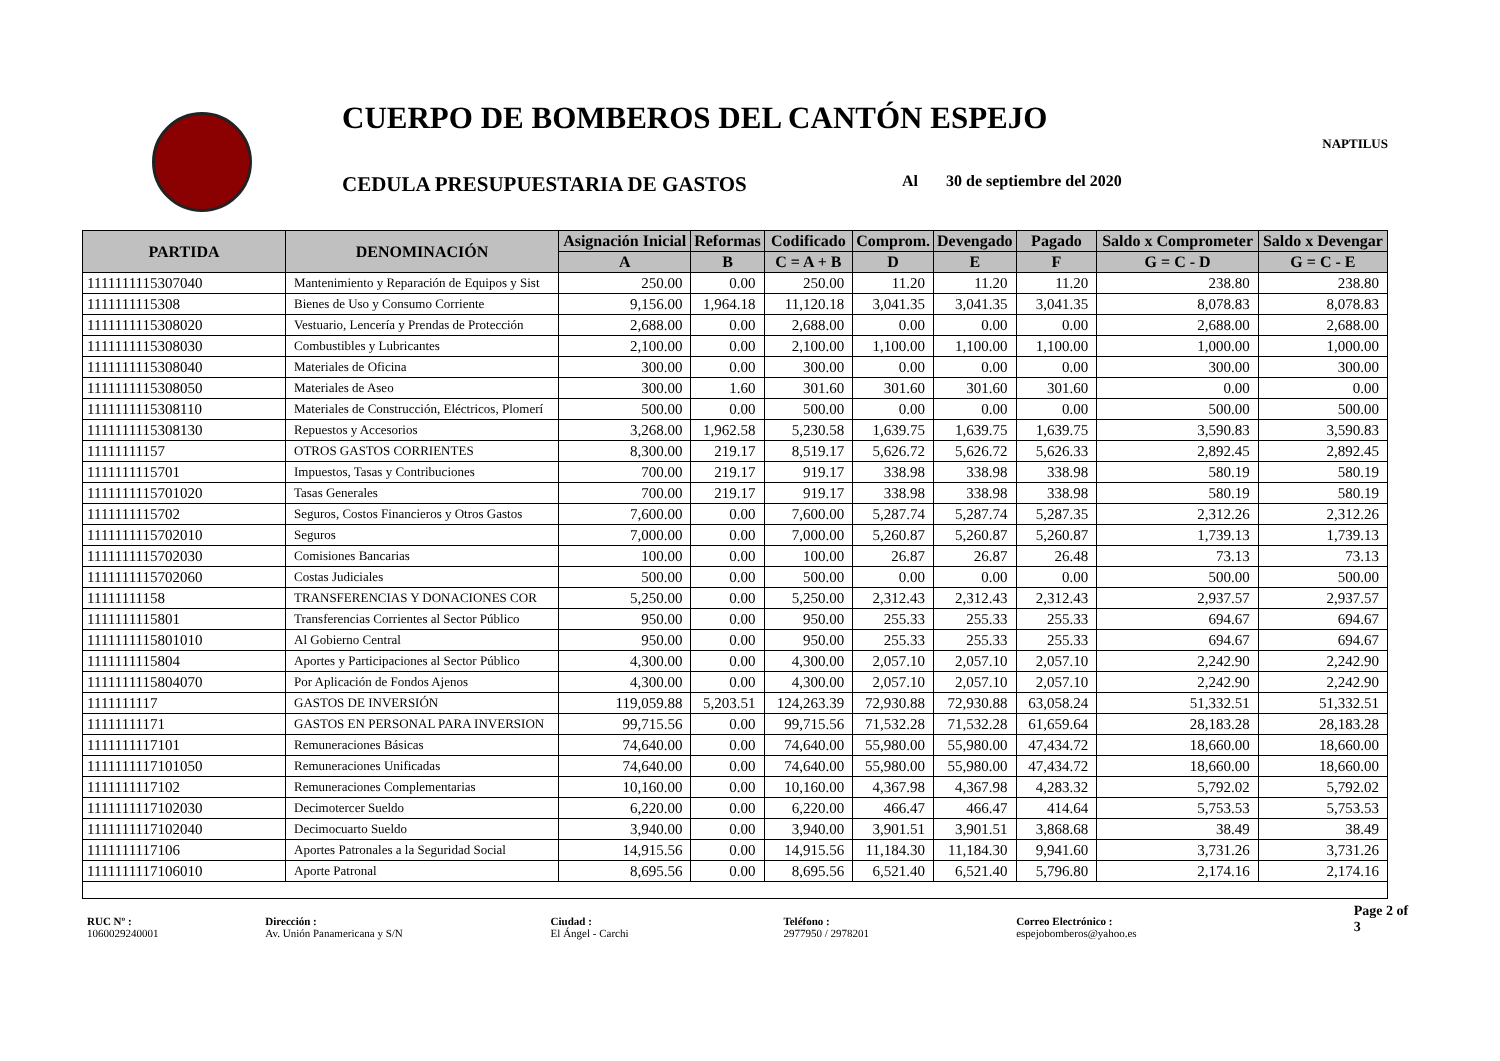CUERPO DE BOMBEROS DEL CANTÓN ESPEJO
NAPTILUS
CEDULA PRESUPUESTARIA DE GASTOS
Al 30 de septiembre del 2020
| PARTIDA | DENOMINACIÓN | Asignación Inicial | Reformas | Codificado | Comprom. | Devengado | Pagado | Saldo x Comprometer | Saldo x Devengar |
| --- | --- | --- | --- | --- | --- | --- | --- | --- | --- |
| | | A | B | C = A + B | D | E | F | G = C - D | G = C - E |
| 1111111115307040 | Mantenimiento y Reparación de Equipos y Sist | 250.00 | 0.00 | 250.00 | 11.20 | 11.20 | 11.20 | 238.80 | 238.80 |
| 1111111115308 | Bienes de Uso y Consumo Corriente | 9,156.00 | 1,964.18 | 11,120.18 | 3,041.35 | 3,041.35 | 3,041.35 | 8,078.83 | 8,078.83 |
| 1111111115308020 | Vestuario, Lencería y Prendas de Protección | 2,688.00 | 0.00 | 2,688.00 | 0.00 | 0.00 | 0.00 | 2,688.00 | 2,688.00 |
| 1111111115308030 | Combustibles y Lubricantes | 2,100.00 | 0.00 | 2,100.00 | 1,100.00 | 1,100.00 | 1,100.00 | 1,000.00 | 1,000.00 |
| 1111111115308040 | Materiales de Oficina | 300.00 | 0.00 | 300.00 | 0.00 | 0.00 | 0.00 | 300.00 | 300.00 |
| 1111111115308050 | Materiales de Aseo | 300.00 | 1.60 | 301.60 | 301.60 | 301.60 | 301.60 | 0.00 | 0.00 |
| 1111111115308110 | Materiales de Construcción, Eléctricos, Plomerí | 500.00 | 0.00 | 500.00 | 0.00 | 0.00 | 0.00 | 500.00 | 500.00 |
| 1111111115308130 | Repuestos y Accesorios | 3,268.00 | 1,962.58 | 5,230.58 | 1,639.75 | 1,639.75 | 1,639.75 | 3,590.83 | 3,590.83 |
| 11111111157 | OTROS GASTOS CORRIENTES | 8,300.00 | 219.17 | 8,519.17 | 5,626.72 | 5,626.72 | 5,626.33 | 2,892.45 | 2,892.45 |
| 1111111115701 | Impuestos, Tasas y Contribuciones | 700.00 | 219.17 | 919.17 | 338.98 | 338.98 | 338.98 | 580.19 | 580.19 |
| 1111111115701020 | Tasas Generales | 700.00 | 219.17 | 919.17 | 338.98 | 338.98 | 338.98 | 580.19 | 580.19 |
| 1111111115702 | Seguros, Costos Financieros y Otros Gastos | 7,600.00 | 0.00 | 7,600.00 | 5,287.74 | 5,287.74 | 5,287.35 | 2,312.26 | 2,312.26 |
| 1111111115702010 | Seguros | 7,000.00 | 0.00 | 7,000.00 | 5,260.87 | 5,260.87 | 5,260.87 | 1,739.13 | 1,739.13 |
| 1111111115702030 | Comisiones Bancarias | 100.00 | 0.00 | 100.00 | 26.87 | 26.87 | 26.48 | 73.13 | 73.13 |
| 1111111115702060 | Costas Judiciales | 500.00 | 0.00 | 500.00 | 0.00 | 0.00 | 0.00 | 500.00 | 500.00 |
| 11111111158 | TRANSFERENCIAS Y DONACIONES COR | 5,250.00 | 0.00 | 5,250.00 | 2,312.43 | 2,312.43 | 2,312.43 | 2,937.57 | 2,937.57 |
| 1111111115801 | Transferencias Corrientes al Sector Público | 950.00 | 0.00 | 950.00 | 255.33 | 255.33 | 255.33 | 694.67 | 694.67 |
| 1111111115801010 | Al Gobierno Central | 950.00 | 0.00 | 950.00 | 255.33 | 255.33 | 255.33 | 694.67 | 694.67 |
| 1111111115804 | Aportes y Participaciones al Sector Público | 4,300.00 | 0.00 | 4,300.00 | 2,057.10 | 2,057.10 | 2,057.10 | 2,242.90 | 2,242.90 |
| 1111111115804070 | Por Aplicación de Fondos Ajenos | 4,300.00 | 0.00 | 4,300.00 | 2,057.10 | 2,057.10 | 2,057.10 | 2,242.90 | 2,242.90 |
| 1111111117 | GASTOS DE INVERSIÓN | 119,059.88 | 5,203.51 | 124,263.39 | 72,930.88 | 72,930.88 | 63,058.24 | 51,332.51 | 51,332.51 |
| 11111111171 | GASTOS EN PERSONAL PARA INVERSION | 99,715.56 | 0.00 | 99,715.56 | 71,532.28 | 71,532.28 | 61,659.64 | 28,183.28 | 28,183.28 |
| 1111111117101 | Remuneraciones Básicas | 74,640.00 | 0.00 | 74,640.00 | 55,980.00 | 55,980.00 | 47,434.72 | 18,660.00 | 18,660.00 |
| 1111111117101050 | Remuneraciones Unificadas | 74,640.00 | 0.00 | 74,640.00 | 55,980.00 | 55,980.00 | 47,434.72 | 18,660.00 | 18,660.00 |
| 1111111117102 | Remuneraciones Complementarias | 10,160.00 | 0.00 | 10,160.00 | 4,367.98 | 4,367.98 | 4,283.32 | 5,792.02 | 5,792.02 |
| 1111111117102030 | Decimotercer Sueldo | 6,220.00 | 0.00 | 6,220.00 | 466.47 | 466.47 | 414.64 | 5,753.53 | 5,753.53 |
| 1111111117102040 | Decimocuarto Sueldo | 3,940.00 | 0.00 | 3,940.00 | 3,901.51 | 3,901.51 | 3,868.68 | 38.49 | 38.49 |
| 1111111117106 | Aportes Patronales a la Seguridad Social | 14,915.56 | 0.00 | 14,915.56 | 11,184.30 | 11,184.30 | 9,941.60 | 3,731.26 | 3,731.26 |
| 1111111117106010 | Aporte Patronal | 8,695.56 | 0.00 | 8,695.56 | 6,521.40 | 6,521.40 | 5,796.80 | 2,174.16 | 2,174.16 |
RUC Nº :
1060029240001
Dirección :
Av. Unión Panamericana y S/N
Ciudad :
El Ángel - Carchi
Teléfono :
2977950 / 2978201
Correo Electrónico :
espejobomberos@yahoo.es
Page 2 of 3